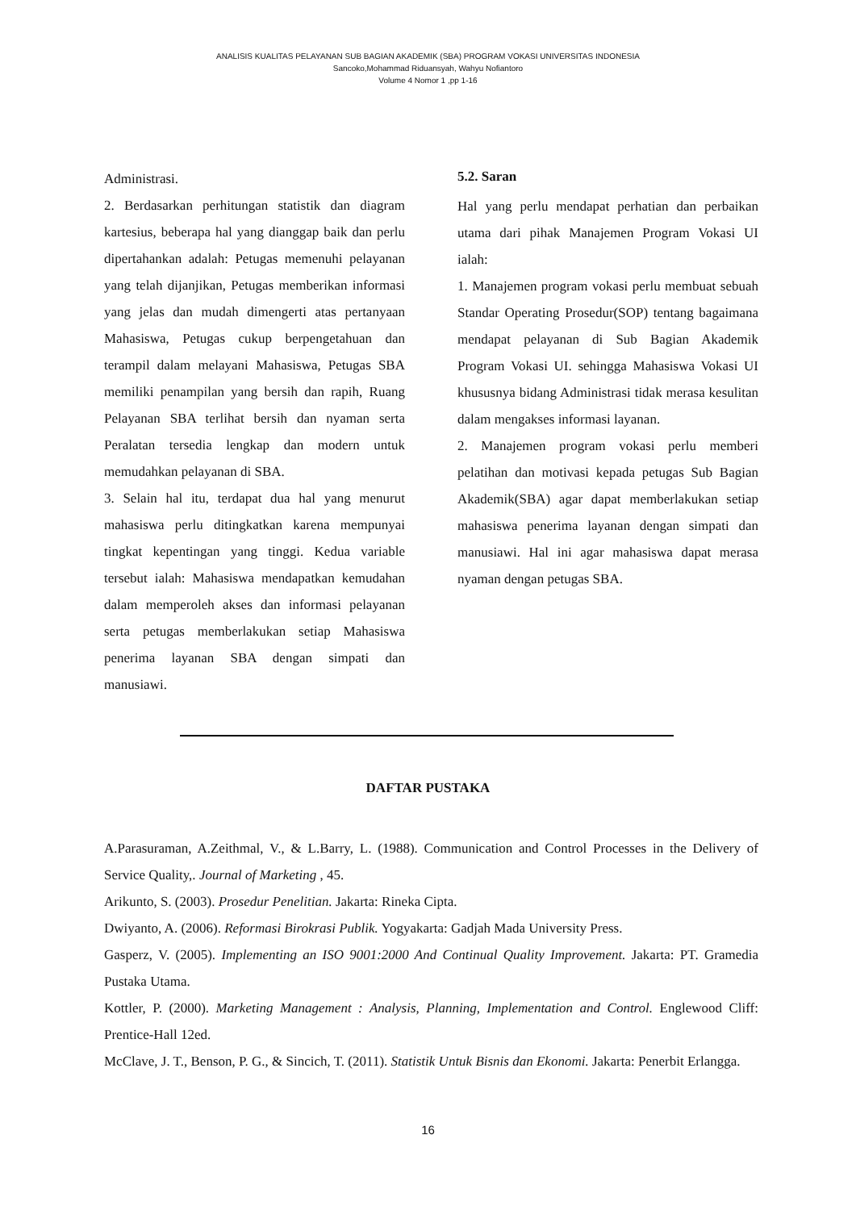ANALISIS KUALITAS PELAYANAN SUB BAGIAN AKADEMIK (SBA) PROGRAM VOKASI UNIVERSITAS INDONESIA
Sancoko,Mohammad Riduansyah, Wahyu Nofiantoro
Volume 4 Nomor 1 ,pp 1-16
Administrasi.
2. Berdasarkan perhitungan statistik dan diagram kartesius, beberapa hal yang dianggap baik dan perlu dipertahankan adalah: Petugas memenuhi pelayanan yang telah dijanjikan, Petugas memberikan informasi yang jelas dan mudah dimengerti atas pertanyaan Mahasiswa, Petugas cukup berpengetahuan dan terampil dalam melayani Mahasiswa, Petugas SBA memiliki penampilan yang bersih dan rapih, Ruang Pelayanan SBA terlihat bersih dan nyaman serta Peralatan tersedia lengkap dan modern untuk memudahkan pelayanan di SBA.
3. Selain hal itu, terdapat dua hal yang menurut mahasiswa perlu ditingkatkan karena mempunyai tingkat kepentingan yang tinggi. Kedua variable tersebut ialah: Mahasiswa mendapatkan kemudahan dalam memperoleh akses dan informasi pelayanan serta petugas memberlakukan setiap Mahasiswa penerima layanan SBA dengan simpati dan manusiawi.
5.2. Saran
Hal yang perlu mendapat perhatian dan perbaikan utama dari pihak Manajemen Program Vokasi UI ialah:
1. Manajemen program vokasi perlu membuat sebuah Standar Operating Prosedur(SOP) tentang bagaimana mendapat pelayanan di Sub Bagian Akademik Program Vokasi UI. sehingga Mahasiswa Vokasi UI khususnya bidang Administrasi tidak merasa kesulitan dalam mengakses informasi layanan.
2. Manajemen program vokasi perlu memberi pelatihan dan motivasi kepada petugas Sub Bagian Akademik(SBA) agar dapat memberlakukan setiap mahasiswa penerima layanan dengan simpati dan manusiawi. Hal ini agar mahasiswa dapat merasa nyaman dengan petugas SBA.
DAFTAR PUSTAKA
A.Parasuraman, A.Zeithmal, V., & L.Barry, L. (1988). Communication and Control Processes in the Delivery of Service Quality,. Journal of Marketing , 45.
Arikunto, S. (2003). Prosedur Penelitian. Jakarta: Rineka Cipta.
Dwiyanto, A. (2006). Reformasi Birokrasi Publik. Yogyakarta: Gadjah Mada University Press.
Gasperz, V. (2005). Implementing an ISO 9001:2000 And Continual Quality Improvement. Jakarta: PT. Gramedia Pustaka Utama.
Kottler, P. (2000). Marketing Management : Analysis, Planning, Implementation and Control. Englewood Cliff: Prentice-Hall 12ed.
McClave, J. T., Benson, P. G., & Sincich, T. (2011). Statistik Untuk Bisnis dan Ekonomi. Jakarta: Penerbit Erlangga.
16